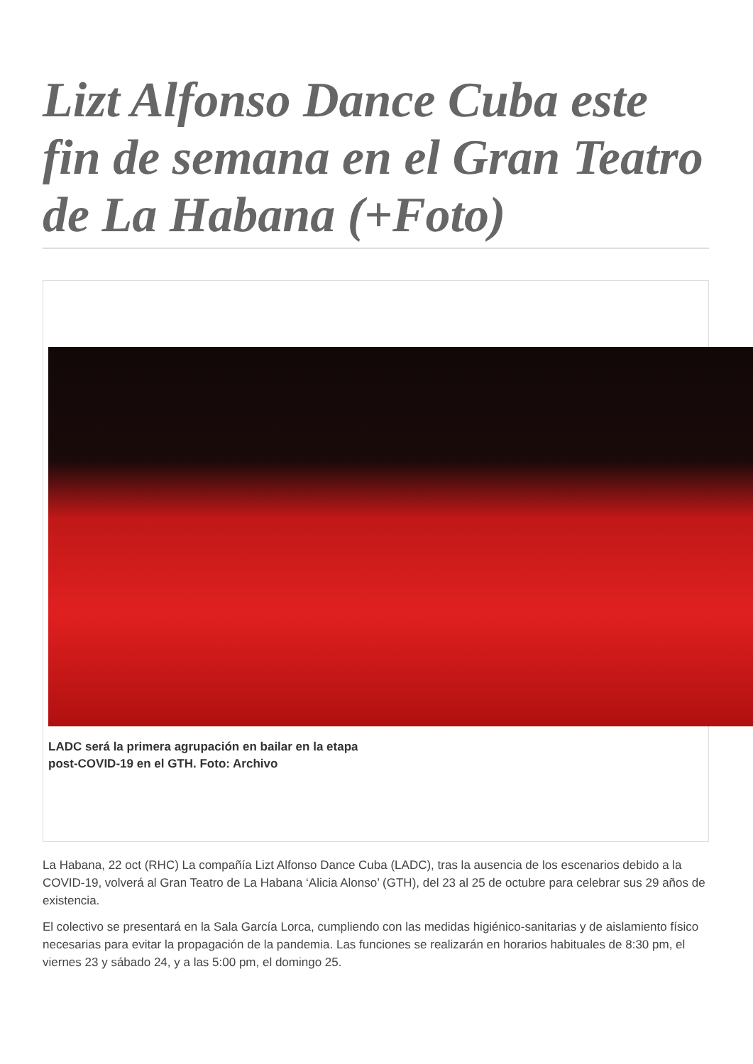Lizt Alfonso Dance Cuba este fin de semana en el Gran Teatro de La Habana (+Foto)
LADC será la primera agrupación en bailar en la etapa
post-COVID-19 en el GTH. Foto: Archivo
La Habana, 22 oct (RHC) La compañía Lizt Alfonso Dance Cuba (LADC), tras la ausencia de los escenarios debido a la COVID-19, volverá al Gran Teatro de La Habana ‘Alicia Alonso’ (GTH), del 23 al 25 de octubre para celebrar sus 29 años de existencia.
El colectivo se presentará en la Sala García Lorca, cumpliendo con las medidas higiénico-sanitarias y de aislamiento físico necesarias para evitar la propagación de la pandemia. Las funciones se realizarán en horarios habituales de 8:30 pm, el viernes 23 y sábado 24, y a las 5:00 pm, el domingo 25.